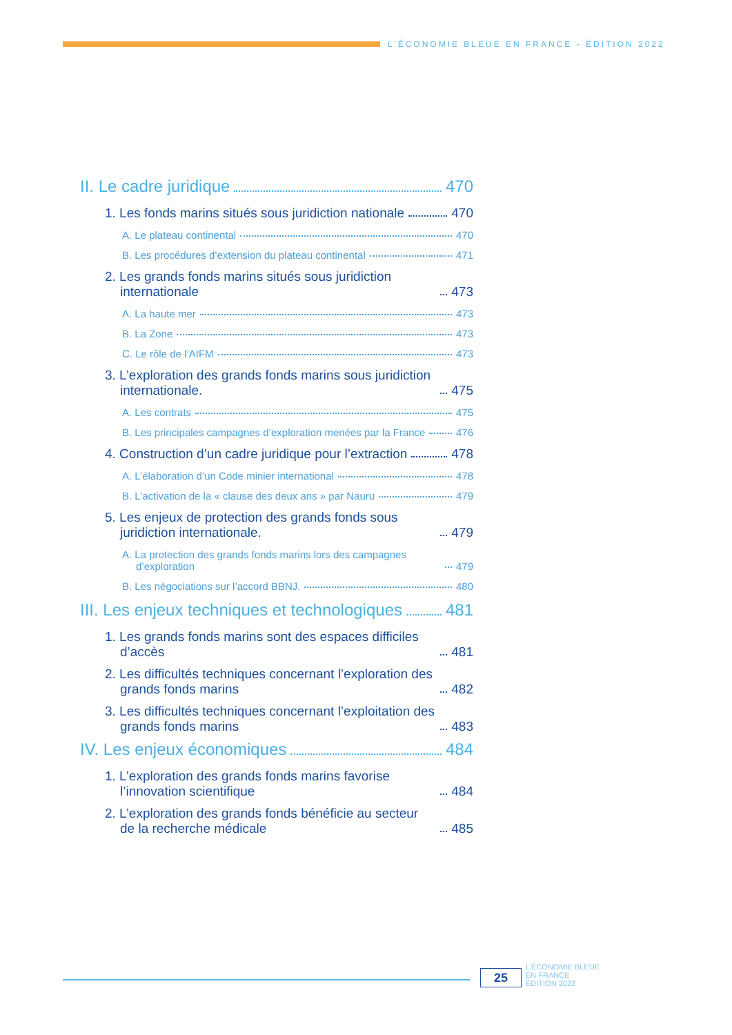L’ÉCONOMIE BLEUE EN FRANCE - ÉDITION 2022
II. Le cadre juridique 470
1. Les fonds marins situés sous juridiction nationale 470
A. Le plateau continental 470
B. Les procédures d’extension du plateau continental 471
2. Les grands fonds marins situés sous juridiction internationale 473
A. La haute mer 473
B. La Zone 473
C. Le rôle de l’AIFM 473
3. L’exploration des grands fonds marins sous juridiction internationale. 475
A. Les contrats 475
B. Les principales campagnes d’exploration menées par la France 476
4. Construction d’un cadre juridique pour l’extraction 478
A. L’élaboration d’un Code minier international 478
B. L’activation de la « clause des deux ans » par Nauru 479
5. Les enjeux de protection des grands fonds sous juridiction internationale. 479
A. La protection des grands fonds marins lors des campagnes d’exploration 479
B. Les négociations sur l’accord BBNJ. 480
III. Les enjeux techniques et technologiques 481
1. Les grands fonds marins sont des espaces difficiles d’accès 481
2. Les difficultés techniques concernant l’exploration des grands fonds marins 482
3. Les difficultés techniques concernant l’exploitation des grands fonds marins 483
IV. Les enjeux économiques 484
1. L’exploration des grands fonds marins favorise l’innovation scientifique 484
2. L’exploration des grands fonds bénéficie au secteur de la recherche médicale 485
25
L’ÉCONOMIE BLEUE
EN FRANCE
ÉDITION 2022